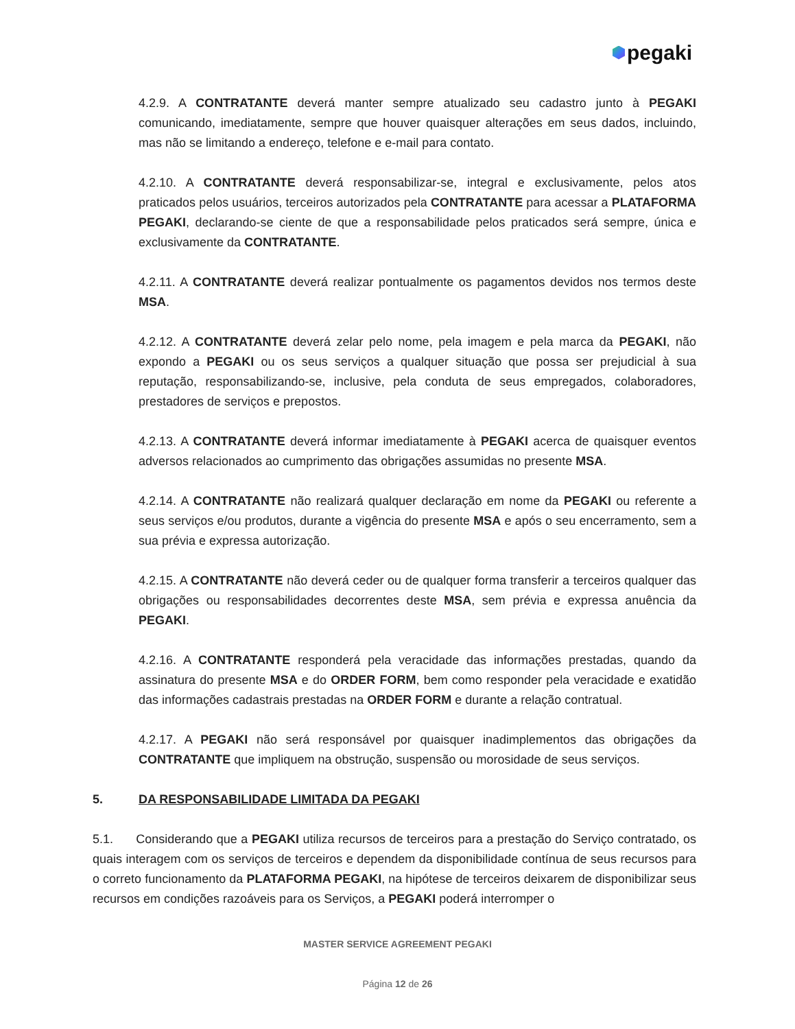pegaki
4.2.9. A CONTRATANTE deverá manter sempre atualizado seu cadastro junto à PEGAKI comunicando, imediatamente, sempre que houver quaisquer alterações em seus dados, incluindo, mas não se limitando a endereço, telefone e e-mail para contato.
4.2.10. A CONTRATANTE deverá responsabilizar-se, integral e exclusivamente, pelos atos praticados pelos usuários, terceiros autorizados pela CONTRATANTE para acessar a PLATAFORMA PEGAKI, declarando-se ciente de que a responsabilidade pelos praticados será sempre, única e exclusivamente da CONTRATANTE.
4.2.11. A CONTRATANTE deverá realizar pontualmente os pagamentos devidos nos termos deste MSA.
4.2.12. A CONTRATANTE deverá zelar pelo nome, pela imagem e pela marca da PEGAKI, não expondo a PEGAKI ou os seus serviços a qualquer situação que possa ser prejudicial à sua reputação, responsabilizando-se, inclusive, pela conduta de seus empregados, colaboradores, prestadores de serviços e prepostos.
4.2.13. A CONTRATANTE deverá informar imediatamente à PEGAKI acerca de quaisquer eventos adversos relacionados ao cumprimento das obrigações assumidas no presente MSA.
4.2.14. A CONTRATANTE não realizará qualquer declaração em nome da PEGAKI ou referente a seus serviços e/ou produtos, durante a vigência do presente MSA e após o seu encerramento, sem a sua prévia e expressa autorização.
4.2.15. A CONTRATANTE não deverá ceder ou de qualquer forma transferir a terceiros qualquer das obrigações ou responsabilidades decorrentes deste MSA, sem prévia e expressa anuência da PEGAKI.
4.2.16. A CONTRATANTE responderá pela veracidade das informações prestadas, quando da assinatura do presente MSA e do ORDER FORM, bem como responder pela veracidade e exatidão das informações cadastrais prestadas na ORDER FORM e durante a relação contratual.
4.2.17. A PEGAKI não será responsável por quaisquer inadimplementos das obrigações da CONTRATANTE que impliquem na obstrução, suspensão ou morosidade de seus serviços.
5. DA RESPONSABILIDADE LIMITADA DA PEGAKI
5.1. Considerando que a PEGAKI utiliza recursos de terceiros para a prestação do Serviço contratado, os quais interagem com os serviços de terceiros e dependem da disponibilidade contínua de seus recursos para o correto funcionamento da PLATAFORMA PEGAKI, na hipótese de terceiros deixarem de disponibilizar seus recursos em condições razoáveis para os Serviços, a PEGAKI poderá interromper o
MASTER SERVICE AGREEMENT PEGAKI
Página 12 de 26